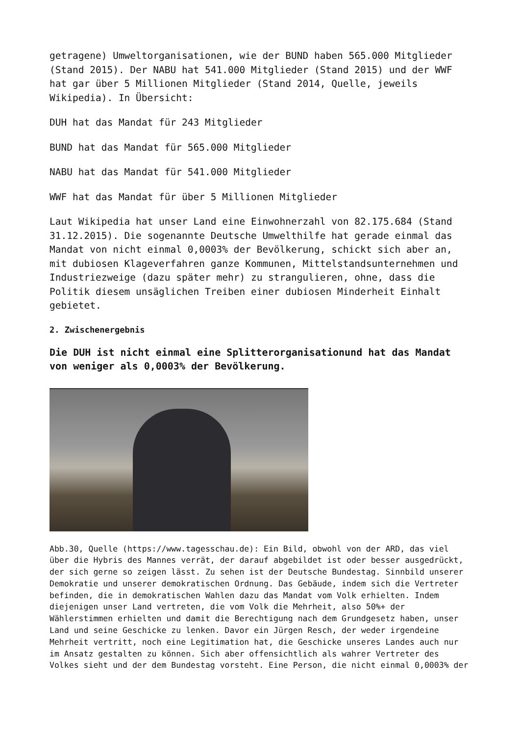getragene) Umweltorganisationen, wie der BUND haben 565.000 Mitglieder (Stand 2015). Der NABU hat 541.000 Mitglieder (Stand 2015) und der WWF hat gar über 5 Millionen Mitglieder (Stand 2014, Quelle, jeweils Wikipedia). In Übersicht:
DUH hat das Mandat für 243 Mitglieder
BUND hat das Mandat für 565.000 Mitglieder
NABU hat das Mandat für 541.000 Mitglieder
WWF hat das Mandat für über 5 Millionen Mitglieder
Laut Wikipedia hat unser Land eine Einwohnerzahl von 82.175.684 (Stand 31.12.2015). Die sogenannte Deutsche Umwelthilfe hat gerade einmal das Mandat von nicht einmal 0,0003% der Bevölkerung, schickt sich aber an, mit dubiosen Klageverfahren ganze Kommunen, Mittelstandsunternehmen und Industriezweige (dazu später mehr) zu strangulieren, ohne, dass die Politik diesem unsäglichen Treiben einer dubiosen Minderheit Einhalt gebietet.
2. Zwischenergebnis
Die DUH ist nicht einmal eine Splitterorganisationund hat das Mandat von weniger als 0,0003% der Bevölkerung.
Abb.30, Quelle (https://www.tagesschau.de): Ein Bild, obwohl von der ARD, das viel über die Hybris des Mannes verrät, der darauf abgebildet ist oder besser ausgedrückt, der sich gerne so zeigen lässt. Zu sehen ist der Deutsche Bundestag. Sinnbild unserer Demokratie und unserer demokratischen Ordnung. Das Gebäude, indem sich die Vertreter befinden, die in demokratischen Wahlen dazu das Mandat vom Volk erhielten. Indem diejenigen unser Land vertreten, die vom Volk die Mehrheit, also 50%+ der Wählerstimmen erhielten und damit die Berechtigung nach dem Grundgesetz haben, unser Land und seine Geschicke zu lenken. Davor ein Jürgen Resch, der weder irgendeine Mehrheit vertritt, noch eine Legitimation hat, die Geschicke unseres Landes auch nur im Ansatz gestalten zu können. Sich aber offensichtlich als wahrer Vertreter des Volkes sieht und der dem Bundestag vorsteht. Eine Person, die nicht einmal 0,0003% der